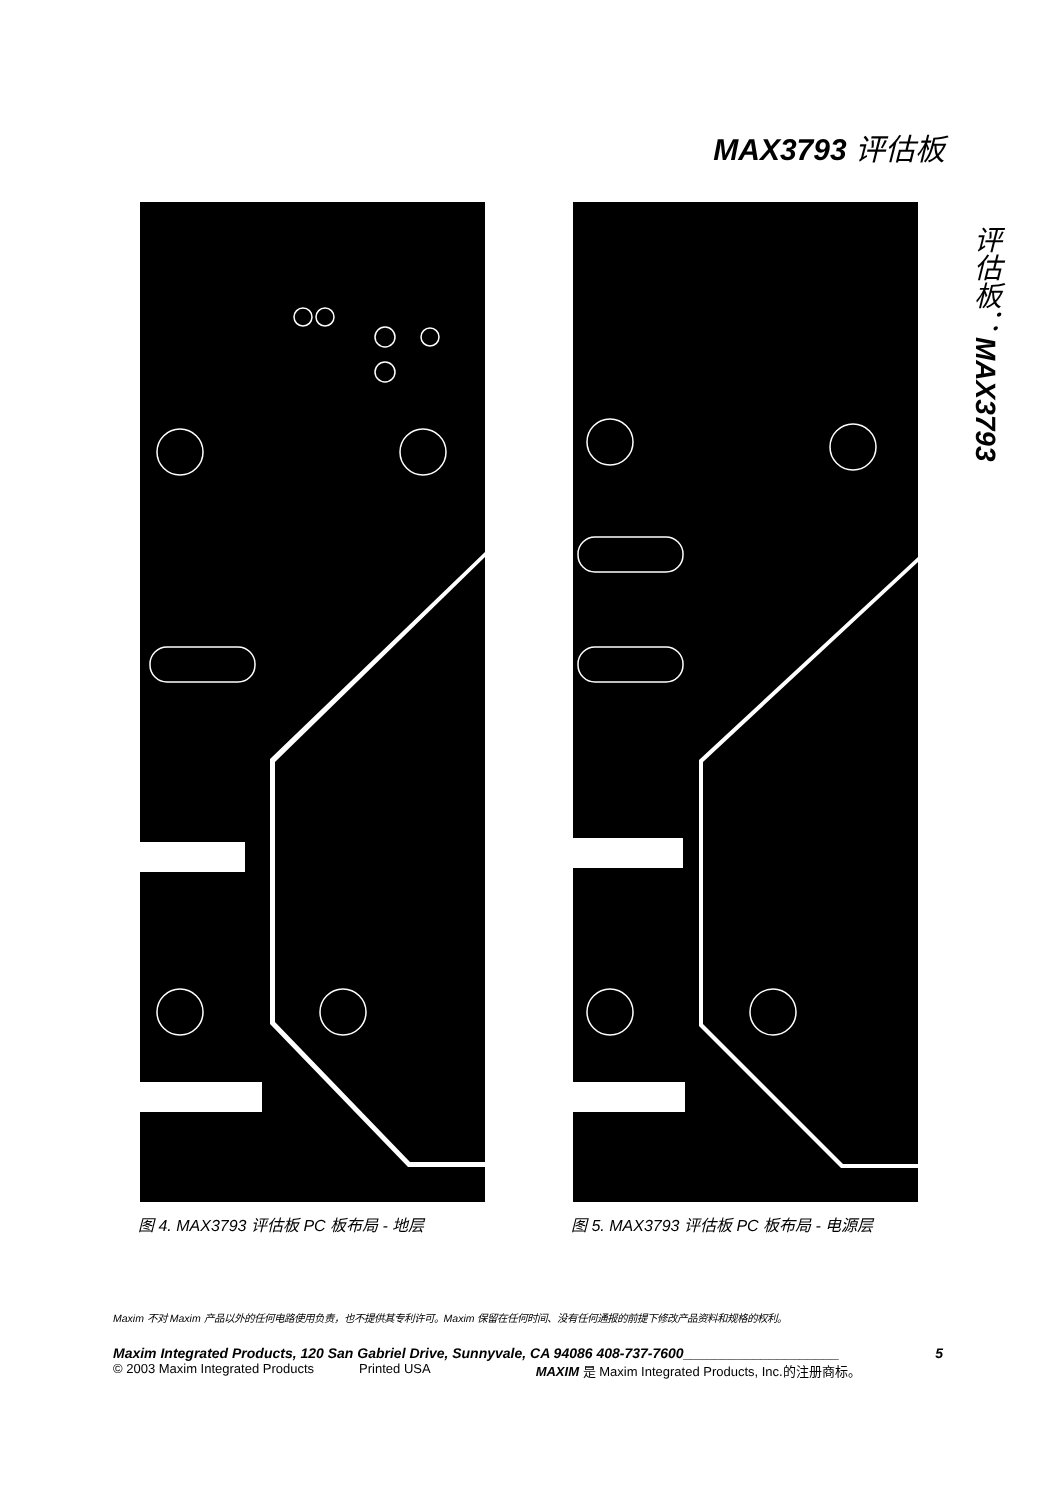MAX3793 评估板
评估板：MAX3793
图 4. MAX3793 评估板 PC 板布局 - 地层 图 5. MAX3793 评估板 PC 板布局 - 电源层
Maxim 不对 Maxim 产品以外的任何电路使用负责，也不提供其专利许可。Maxim 保留在任何时间、没有任何通报的前提下修改产品资料和规格的权利。
Maxim Integrated Products, 120 San Gabriel Drive, Sunnyvale, CA 94086 408-737-7600____________________ 5
© 2003 Maxim Integrated Products Printed USA MAXIM 是 Maxim Integrated Products, Inc.的注册商标。